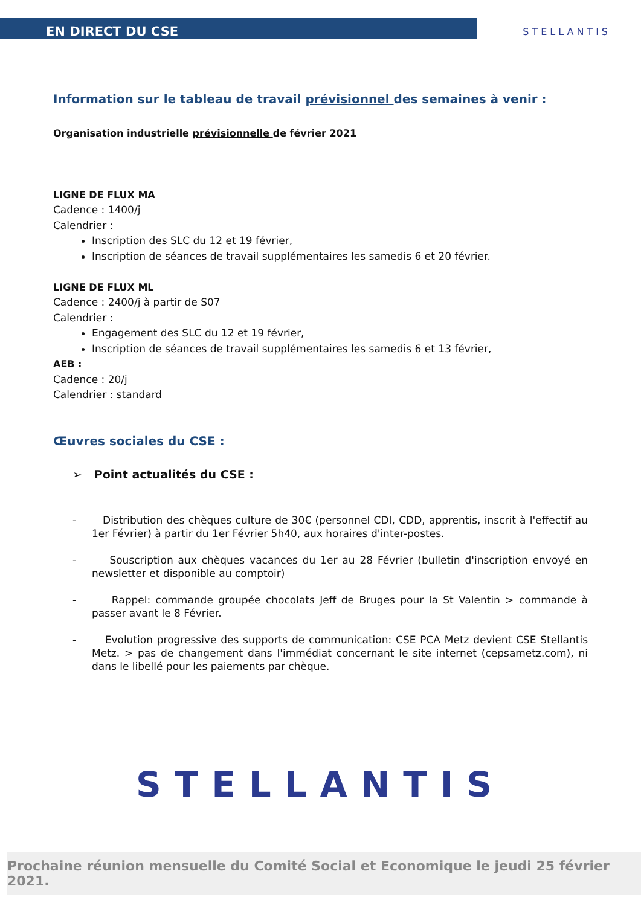EN DIRECT DU CSE STELLANTIS
Information sur le tableau de travail prévisionnel des semaines à venir :
Organisation industrielle prévisionnelle de février 2021
LIGNE DE FLUX MA
Cadence : 1400/j
Calendrier :
Inscription des SLC du 12 et 19 février,
Inscription de séances de travail supplémentaires les samedis 6 et 20 février.
LIGNE DE FLUX ML
Cadence : 2400/j à partir de S07
Calendrier :
Engagement des SLC du 12 et 19 février,
Inscription de séances de travail supplémentaires les samedis 6 et 13 février,
AEB :
Cadence : 20/j
Calendrier : standard
Œuvres sociales du CSE :
➢ Point actualités du CSE :
- Distribution des chèques culture de 30€ (personnel CDI, CDD, apprentis, inscrit à l'effectif au 1er Février) à partir du 1er Février 5h40, aux horaires d'inter-postes.
- Souscription aux chèques vacances du 1er au 28 Février (bulletin d'inscription envoyé en newsletter et disponible au comptoir)
- Rappel: commande groupée chocolats Jeff de Bruges pour la St Valentin > commande à passer avant le 8 Février.
- Evolution progressive des supports de communication: CSE PCA Metz devient CSE Stellantis Metz. > pas de changement dans l'immédiat concernant le site internet (cepsametz.com), ni dans le libellé pour les paiements par chèque.
STELLANTIS
Prochaine réunion mensuelle du Comité Social et Economique le jeudi 25 février 2021.